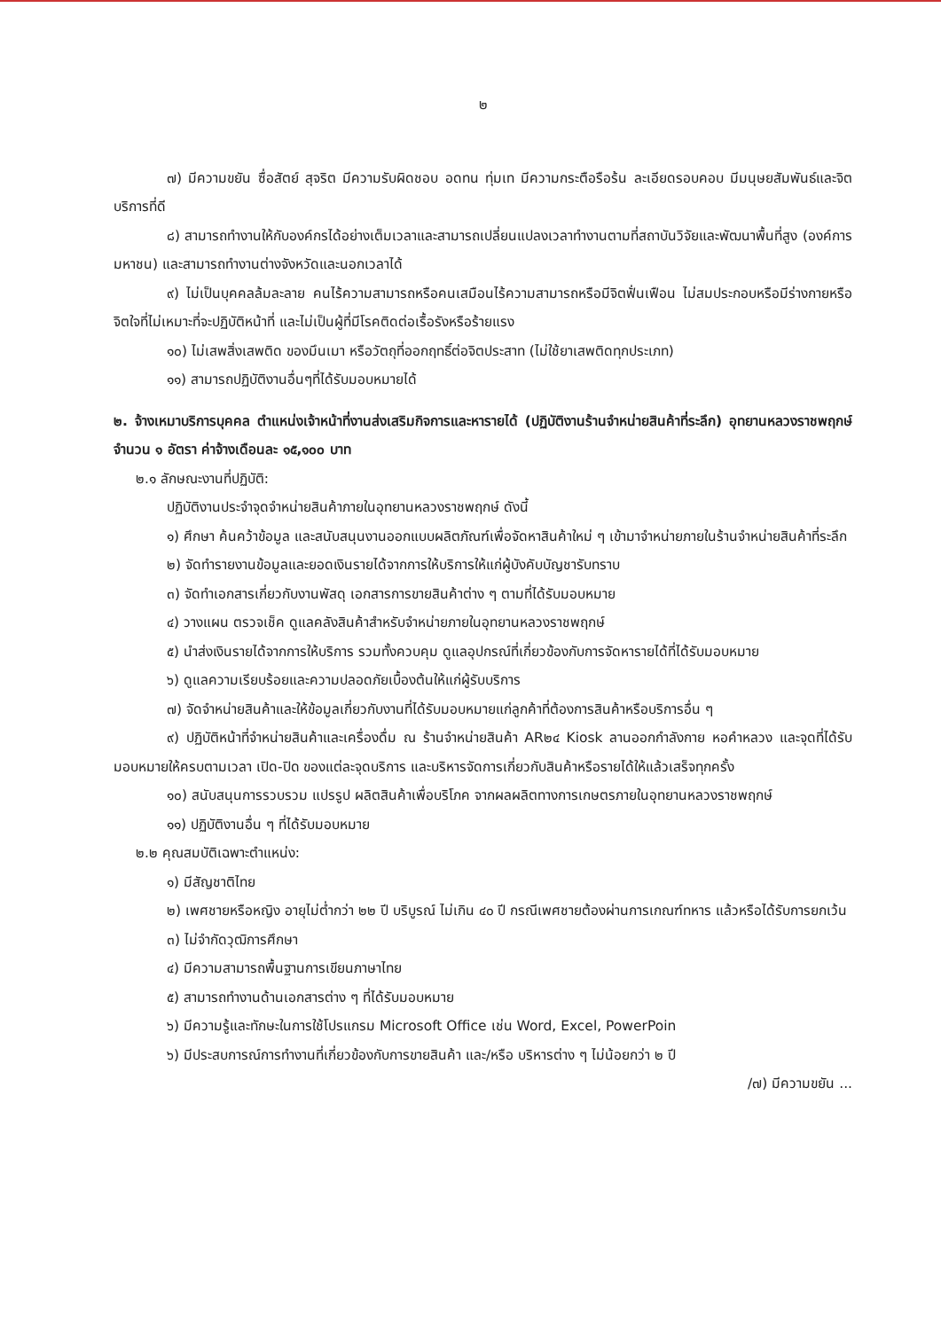๒
๗) มีความขยัน ซื่อสัตย์ สุจริต มีความรับผิดชอบ อดทน ทุ่มเท มีความกระตือรือร้น ละเอียดรอบคอบ มีมนุษยสัมพันธ์และจิตบริการที่ดี
๘) สามารถทำงานให้กับองค์กรได้อย่างเต็มเวลาและสามารถเปลี่ยนแปลงเวลาทำงานตามที่สถาบันวิจัยและพัฒนาพื้นที่สูง (องค์การมหาชน) และสามารถทำงานต่างจังหวัดและนอกเวลาได้
๙) ไม่เป็นบุคคลล้มละลาย คนไร้ความสามารถหรือคนเสมือนไร้ความสามารถหรือมีจิตฟั่นเฟือน ไม่สมประกอบหรือมีร่างกายหรือจิตใจที่ไม่เหมาะที่จะปฏิบัติหน้าที่ และไม่เป็นผู้ที่มีโรคติดต่อเรื้อรังหรือร้ายแรง
๑๐) ไม่เสพสิ่งเสพติด ของมึนเมา หรือวัตถุที่ออกฤทธิ์ต่อจิตประสาท (ไม่ใช้ยาเสพติดทุกประเภท)
๑๑) สามารถปฏิบัติงานอื่นๆที่ได้รับมอบหมายได้
๒. จ้างเหมาบริการบุคคล ตำแหน่งเจ้าหน้าที่งานส่งเสริมกิจการและหารายได้ (ปฏิบัติงานร้านจำหน่ายสินค้าที่ระลึก) อุทยานหลวงราชพฤกษ์ จำนวน ๑ อัตรา ค่าจ้างเดือนละ ๑๕,๑๐๐ บาท
๒.๑ ลักษณะงานที่ปฏิบัติ:
ปฏิบัติงานประจำจุดจำหน่ายสินค้าภายในอุทยานหลวงราชพฤกษ์ ดังนี้
๑) ศึกษา ค้นคว้าข้อมูล และสนับสนุนงานออกแบบผลิตภัณฑ์เพื่อจัดหาสินค้าใหม่ ๆ เข้ามาจำหน่ายภายในร้านจำหน่ายสินค้าที่ระลึก
๒) จัดทำรายงานข้อมูลและยอดเงินรายได้จากการให้บริการให้แก่ผู้บังคับบัญชารับทราบ
๓) จัดทำเอกสารเกี่ยวกับงานพัสดุ เอกสารการขายสินค้าต่าง ๆ ตามที่ได้รับมอบหมาย
๔) วางแผน ตรวจเช็ค ดูแลคลังสินค้าสำหรับจำหน่ายภายในอุทยานหลวงราชพฤกษ์
๕) นำส่งเงินรายได้จากการให้บริการ รวมทั้งควบคุม ดูแลอุปกรณ์ที่เกี่ยวข้องกับการจัดหารายได้ที่ได้รับมอบหมาย
๖) ดูแลความเรียบร้อยและความปลอดภัยเบื้องต้นให้แก่ผู้รับบริการ
๗) จัดจำหน่ายสินค้าและให้ข้อมูลเกี่ยวกับงานที่ได้รับมอบหมายแก่ลูกค้าที่ต้องการสินค้าหรือบริการอื่น ๆ
๙) ปฏิบัติหน้าที่จำหน่ายสินค้าและเครื่องดื่ม ณ ร้านจำหน่ายสินค้า AR๒๔ Kiosk ลานออกกำลังกาย หอคำหลวง และจุดที่ได้รับมอบหมายให้ครบตามเวลา เปิด-ปิด ของแต่ละจุดบริการ และบริหารจัดการเกี่ยวกับสินค้าหรือรายได้ให้แล้วเสร็จทุกครั้ง
๑๐) สนับสนุนการรวบรวม แปรรูป ผลิตสินค้าเพื่อบริโภค จากผลผลิตทางการเกษตรภายในอุทยานหลวงราชพฤกษ์
๑๑) ปฏิบัติงานอื่น ๆ ที่ได้รับมอบหมาย
๒.๒ คุณสมบัติเฉพาะตำแหน่ง:
๑) มีสัญชาติไทย
๒) เพศชายหรือหญิง อายุไม่ต่ำกว่า ๒๒ ปี บริบูรณ์ ไม่เกิน ๔๐ ปี กรณีเพศชายต้องผ่านการเกณฑ์ทหาร แล้วหรือได้รับการยกเว้น
๓) ไม่จำกัดวุฒิการศึกษา
๔) มีความสามารถพื้นฐานการเขียนภาษาไทย
๕) สามารถทำงานด้านเอกสารต่าง ๆ ที่ได้รับมอบหมาย
๖) มีความรู้และทักษะในการใช้โปรแกรม Microsoft Office เช่น Word, Excel, PowerPoin
๖) มีประสบการณ์การทำงานที่เกี่ยวข้องกับการขายสินค้า และ/หรือ บริหารต่าง ๆ ไม่น้อยกว่า ๒ ปี
/๗) มีความขยัน ...